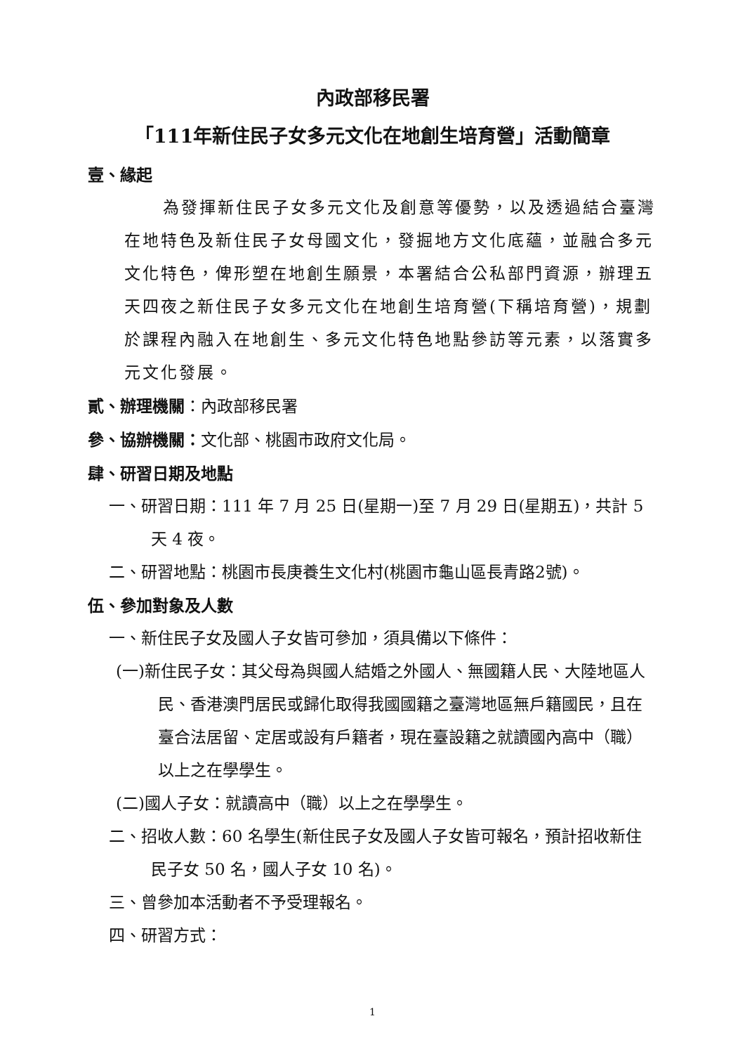內政部移民署
「111年新住民子女多元文化在地創生培育營」活動簡章
壹、緣起
為發揮新住民子女多元文化及創意等優勢，以及透過結合臺灣在地特色及新住民子女母國文化，發掘地方文化底蘊，並融合多元文化特色，俾形塑在地創生願景，本署結合公私部門資源，辦理五天四夜之新住民子女多元文化在地創生培育營(下稱培育營)，規劃於課程內融入在地創生、多元文化特色地點參訪等元素，以落實多元文化發展。
貳、辦理機關：內政部移民署
參、協辦機關：文化部、桃園市政府文化局。
肆、研習日期及地點
一、研習日期：111 年 7 月 25 日(星期一)至 7 月 29 日(星期五)，共計 5 天 4 夜。
二、研習地點：桃園市長庚養生文化村(桃園市龜山區長青路2號)。
伍、參加對象及人數
一、新住民子女及國人子女皆可參加，須具備以下條件：
(一)新住民子女：其父母為與國人結婚之外國人、無國籍人民、大陸地區人民、香港澳門居民或歸化取得我國國籍之臺灣地區無戶籍國民，且在臺合法居留、定居或設有戶籍者，現在臺設籍之就讀國內高中（職）以上之在學學生。
(二)國人子女：就讀高中（職）以上之在學學生。
二、招收人數：60 名學生(新住民子女及國人子女皆可報名，預計招收新住民子女 50 名，國人子女 10 名)。
三、曾參加本活動者不予受理報名。
四、研習方式：
1